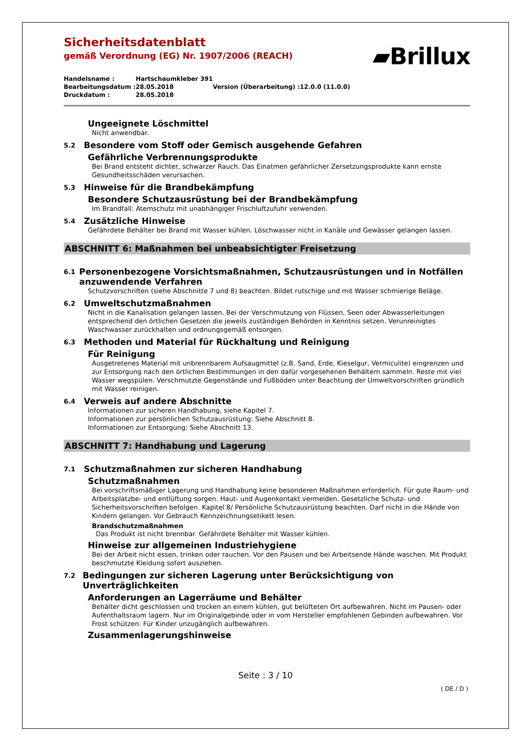Sicherheitsdatenblatt
gemäß Verordnung (EG) Nr. 1907/2006 (REACH)
▰Brillux
| Handelsname : | Hartschaumkleber 391 | | |
| Bearbeitungsdatum : | 28.05.2018 | Version (Überarbeitung) : | 12.0.0 (11.0.0) |
| Druckdatum : | 28.05.2018 | | |
Ungeeignete Löschmittel
Nicht anwendbar.
5.2 Besondere vom Stoff oder Gemisch ausgehende Gefahren
Gefährliche Verbrennungsprodukte
Bei Brand entsteht dichter, schwarzer Rauch. Das Einatmen gefährlicher Zersetzungsprodukte kann ernste Gesundheitsschäden verursachen.
5.3 Hinweise für die Brandbekämpfung
Besondere Schutzausrüstung bei der Brandbekämpfung
Im Brandfall: Atemschutz mit unabhängiger Frischluftzufuhr verwenden.
5.4 Zusätzliche Hinweise
Gefährdete Behälter bei Brand mit Wasser kühlen. Löschwasser nicht in Kanäle und Gewässer gelangen lassen.
ABSCHNITT 6: Maßnahmen bei unbeabsichtigter Freisetzung
6.1 Personenbezogene Vorsichtsmaßnahmen, Schutzausrüstungen und in Notfällen anzuwendende Verfahren
Schutzvorschriften (siehe Abschnitte 7 und 8) beachten. Bildet rutschige und mit Wasser schmierige Beläge.
6.2 Umweltschutzmaßnahmen
Nicht in die Kanalisation gelangen lassen. Bei der Verschmutzung von Flüssen, Seen oder Abwasserleitungen entsprechend den örtlichen Gesetzen die jeweils zuständigen Behörden in Kenntnis setzen. Verunreinigtes Waschwasser zurückhalten und ordnungsgemäß entsorgen.
6.3 Methoden und Material für Rückhaltung und Reinigung
Für Reinigung
Ausgetretenes Material mit unbrennbarem Aufsaugmittel (z.B. Sand, Erde, Kieselgur, Vermiculite) eingrenzen und zur Entsorgung nach den örtlichen Bestimmungen in den dafür vorgesehenen Behältern sammeln. Reste mit viel Wasser wegspülen. Verschmutzte Gegenstände und Fußböden unter Beachtung der Umweltvorschriften gründlich mit Wasser reinigen.
6.4 Verweis auf andere Abschnitte
Informationen zur sicheren Handhabung, siehe Kapitel 7.
Informationen zur persönlichen Schutzausrüstung: Siehe Abschnitt 8.
Informationen zur Entsorgung: Siehe Abschnitt 13.
ABSCHNITT 7: Handhabung und Lagerung
7.1 Schutzmaßnahmen zur sicheren Handhabung
Schutzmaßnahmen
Bei vorschriftsmäßiger Lagerung und Handhabung keine besonderen Maßnahmen erforderlich. Für gute Raum- und Arbeitsplatzbe- und entlüftung sorgen. Haut- und Augenkontakt vermeiden. Gesetzliche Schutz- und Sicherheitsvorschriften befolgen. Kapitel 8/ Persönliche Schutzausrüstung beachten. Darf nicht in die Hände von Kindern gelangen. Vor Gebrauch Kennzeichnungsetikett lesen.
Brandschutzmaßnahmen
Das Produkt ist nicht brennbar. Gefährdete Behälter mit Wasser kühlen.
Hinweise zur allgemeinen Industriehygiene
Bei der Arbeit nicht essen, trinken oder rauchen. Vor den Pausen und bei Arbeitsende Hände waschen. Mit Produkt beschmutzte Kleidung sofort ausziehen.
7.2 Bedingungen zur sicheren Lagerung unter Berücksichtigung von Unverträglichkeiten
Anforderungen an Lagerräume und Behälter
Behälter dicht geschlossen und trocken an einem kühlen, gut belüfteten Ort aufbewahren. Nicht im Pausen- oder Aufenthaltsraum lagern. Nur im Originalgebinde oder in vom Hersteller empfohlenen Gebinden aufbewahren. Vor Frost schützen. Für Kinder unzugänglich aufbewahren.
Zusammenlagerungshinweise
Seite : 3 / 10
( DE / D )